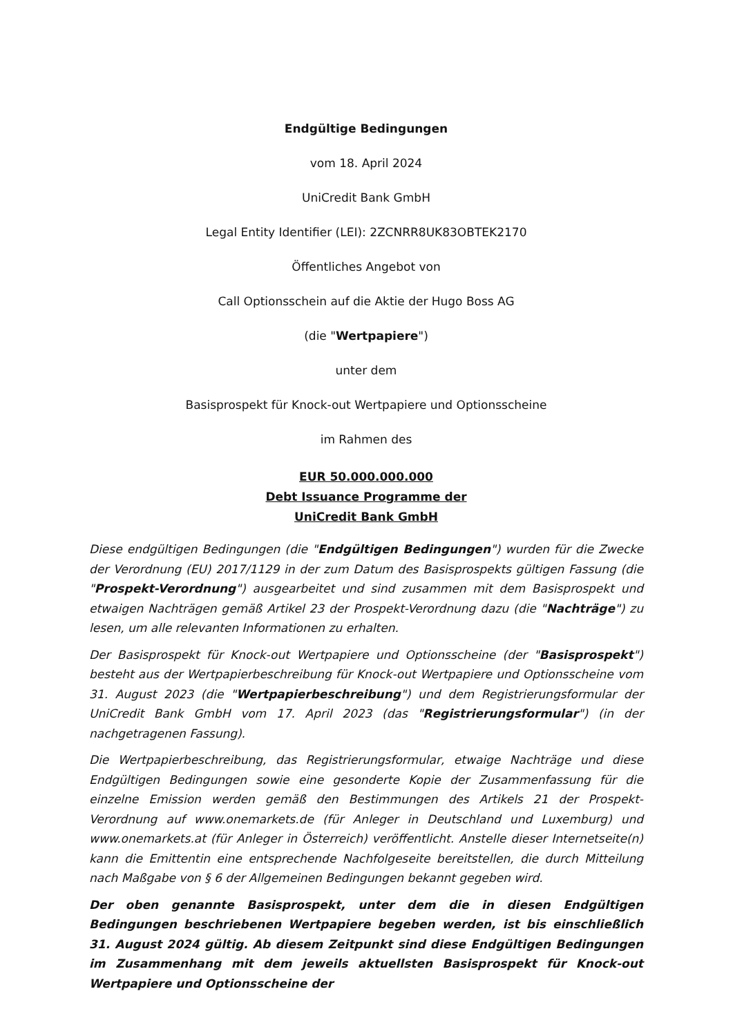Endgültige Bedingungen
vom 18. April 2024
UniCredit Bank GmbH
Legal Entity Identifier (LEI): 2ZCNRR8UK83OBTEK2170
Öffentliches Angebot von
Call Optionsschein auf die Aktie der Hugo Boss AG
(die "Wertpapiere")
unter dem
Basisprospekt für Knock-out Wertpapiere und Optionsscheine
im Rahmen des
EUR 50.000.000.000
Debt Issuance Programme der
UniCredit Bank GmbH
Diese endgültigen Bedingungen (die "Endgültigen Bedingungen") wurden für die Zwecke der Verordnung (EU) 2017/1129 in der zum Datum des Basisprospekts gültigen Fassung (die "Prospekt-Verordnung") ausgearbeitet und sind zusammen mit dem Basisprospekt und etwaigen Nachträgen gemäß Artikel 23 der Prospekt-Verordnung dazu (die "Nachträge") zu lesen, um alle relevanten Informationen zu erhalten.
Der Basisprospekt für Knock-out Wertpapiere und Optionsscheine (der "Basisprospekt") besteht aus der Wertpapierbeschreibung für Knock-out Wertpapiere und Optionsscheine vom 31. August 2023 (die "Wertpapierbeschreibung") und dem Registrierungsformular der UniCredit Bank GmbH vom 17. April 2023 (das "Registrierungsformular") (in der nachgetragenen Fassung).
Die Wertpapierbeschreibung, das Registrierungsformular, etwaige Nachträge und diese Endgültigen Bedingungen sowie eine gesonderte Kopie der Zusammenfassung für die einzelne Emission werden gemäß den Bestimmungen des Artikels 21 der Prospekt-Verordnung auf www.onemarkets.de (für Anleger in Deutschland und Luxemburg) und www.onemarkets.at (für Anleger in Österreich) veröffentlicht. Anstelle dieser Internetseite(n) kann die Emittentin eine entsprechende Nachfolgeseite bereitstellen, die durch Mitteilung nach Maßgabe von § 6 der Allgemeinen Bedingungen bekannt gegeben wird.
Der oben genannte Basisprospekt, unter dem die in diesen Endgültigen Bedingungen beschriebenen Wertpapiere begeben werden, ist bis einschließlich 31. August 2024 gültig. Ab diesem Zeitpunkt sind diese Endgültigen Bedingungen im Zusammenhang mit dem jeweils aktuellsten Basisprospekt für Knock-out Wertpapiere und Optionsscheine der